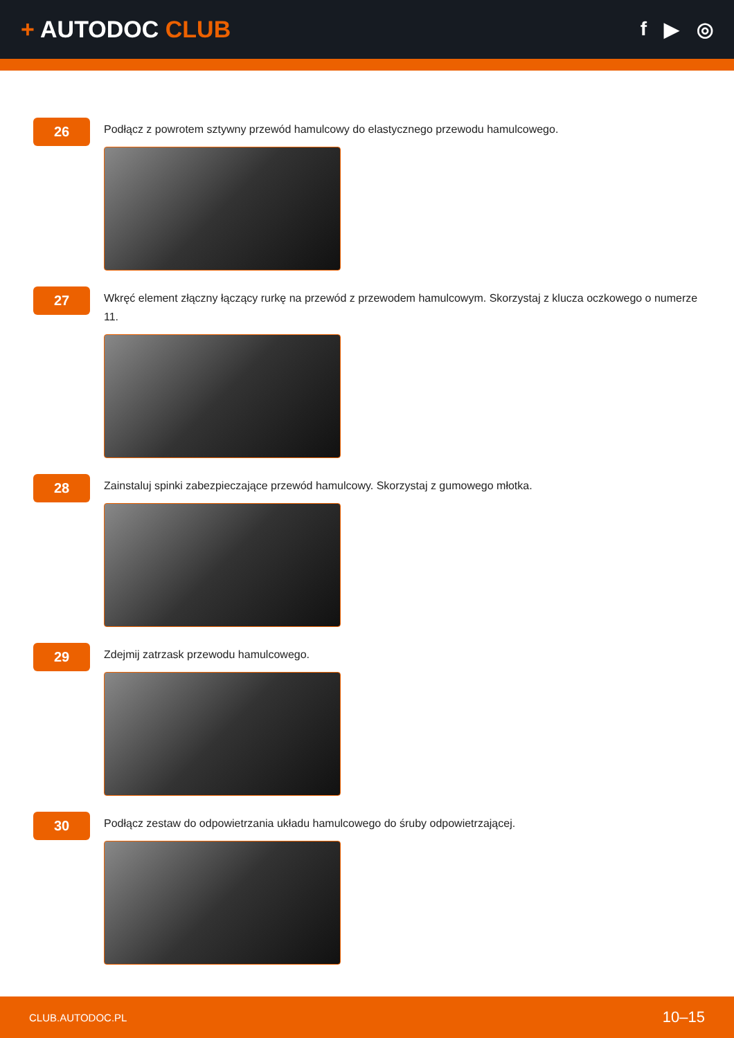+ AUTODOC CLUB
f ▶ ◎
26
Podłącz z powrotem sztywny przewód hamulcowy do elastycznego przewodu hamulcowego.
27
Wkręć element złączny łączący rurkę na przewód z przewodem hamulcowym. Skorzystaj z klucza oczkowego o numerze 11.
28
Zainstaluj spinki zabezpieczające przewód hamulcowy. Skorzystaj z gumowego młotka.
29
Zdejmij zatrzask przewodu hamulcowego.
30
Podłącz zestaw do odpowietrzania układu hamulcowego do śruby odpowietrzającej.
CLUB.AUTODOC.PL 10–15